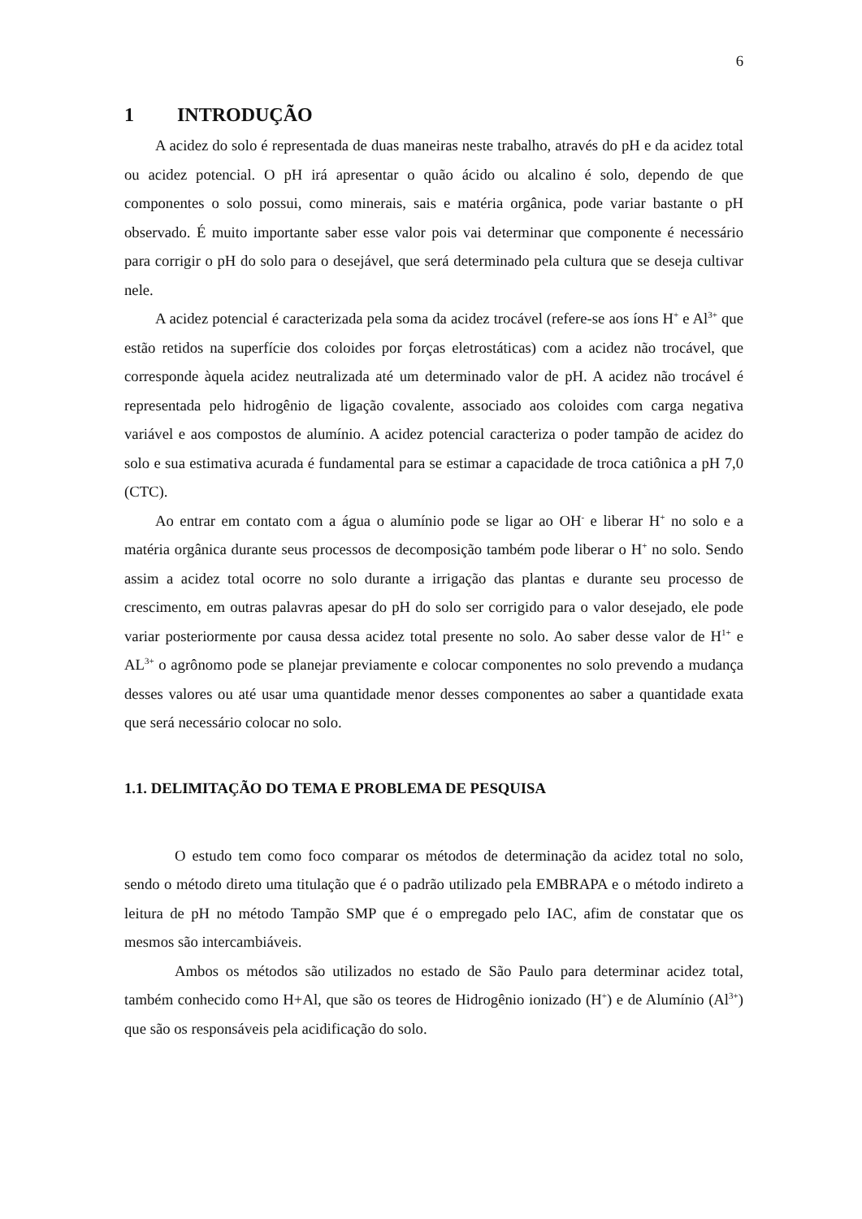6
1 INTRODUÇÃO
A acidez do solo é representada de duas maneiras neste trabalho, através do pH e da acidez total ou acidez potencial. O pH irá apresentar o quão ácido ou alcalino é solo, dependo de que componentes o solo possui, como minerais, sais e matéria orgânica, pode variar bastante o pH observado. É muito importante saber esse valor pois vai determinar que componente é necessário para corrigir o pH do solo para o desejável, que será determinado pela cultura que se deseja cultivar nele.
A acidez potencial é caracterizada pela soma da acidez trocável (refere-se aos íons H<sup>+</sup> e Al<sup>3+</sup> que estão retidos na superfície dos coloides por forças eletrostáticas) com a acidez não trocável, que corresponde àquela acidez neutralizada até um determinado valor de pH. A acidez não trocável é representada pelo hidrogênio de ligação covalente, associado aos coloides com carga negativa variável e aos compostos de alumínio. A acidez potencial caracteriza o poder tampão de acidez do solo e sua estimativa acurada é fundamental para se estimar a capacidade de troca catiônica a pH 7,0 (CTC).
Ao entrar em contato com a água o alumínio pode se ligar ao OH<sup>-</sup> e liberar H<sup>+</sup> no solo e a matéria orgânica durante seus processos de decomposição também pode liberar o H<sup>+</sup> no solo. Sendo assim a acidez total ocorre no solo durante a irrigação das plantas e durante seu processo de crescimento, em outras palavras apesar do pH do solo ser corrigido para o valor desejado, ele pode variar posteriormente por causa dessa acidez total presente no solo. Ao saber desse valor de H<sup>1+</sup> e AL<sup>3+</sup> o agrônomo pode se planejar previamente e colocar componentes no solo prevendo a mudança desses valores ou até usar uma quantidade menor desses componentes ao saber a quantidade exata que será necessário colocar no solo.
1.1. DELIMITAÇÃO DO TEMA E PROBLEMA DE PESQUISA
O estudo tem como foco comparar os métodos de determinação da acidez total no solo, sendo o método direto uma titulação que é o padrão utilizado pela EMBRAPA e o método indireto a leitura de pH no método Tampão SMP que é o empregado pelo IAC, afim de constatar que os mesmos são intercambiáveis.
Ambos os métodos são utilizados no estado de São Paulo para determinar acidez total, também conhecido como H+Al, que são os teores de Hidrogênio ionizado (H<sup>+</sup>) e de Alumínio (Al<sup>3+</sup>) que são os responsáveis pela acidificação do solo.